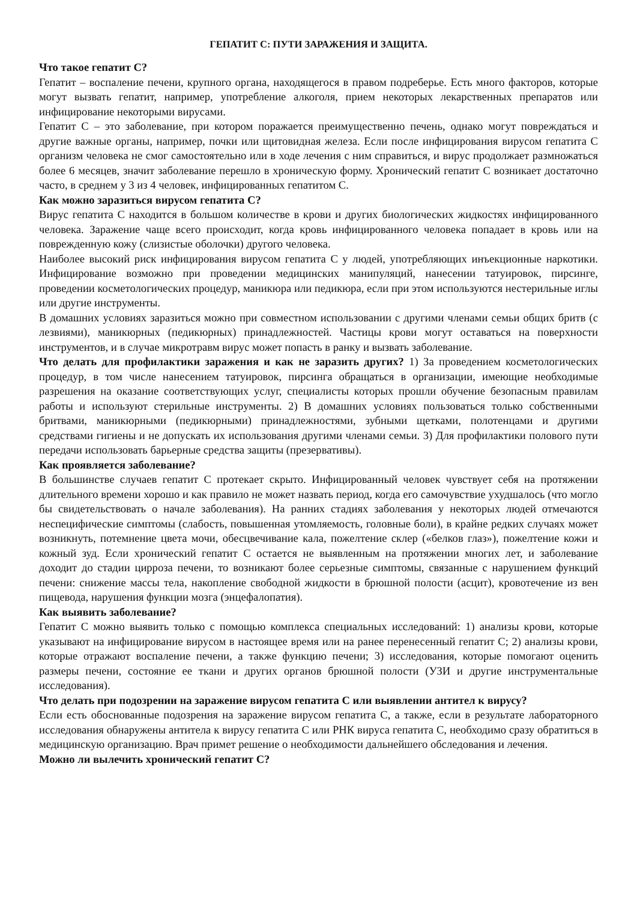ГЕПАТИТ С: ПУТИ ЗАРАЖЕНИЯ И ЗАЩИТА.
Что такое гепатит С?
Гепатит – воспаление печени, крупного органа, находящегося в правом подреберье. Есть много факторов, которые могут вызвать гепатит, например, употребление алкоголя, прием некоторых лекарственных препаратов или инфицирование некоторыми вирусами.
Гепатит С – это заболевание, при котором поражается преимущественно печень, однако могут повреждаться и другие важные органы, например, почки или щитовидная железа. Если после инфицирования вирусом гепатита С организм человека не смог самостоятельно или в ходе лечения с ним справиться, и вирус продолжает размножаться более 6 месяцев, значит заболевание перешло в хроническую форму. Хронический гепатит С возникает достаточно часто, в среднем у 3 из 4 человек, инфицированных гепатитом С.
Как можно заразиться вирусом гепатита С?
Вирус гепатита С находится в большом количестве в крови и других биологических жидкостях инфицированного человека. Заражение чаще всего происходит, когда кровь инфицированного человека попадает в кровь или на поврежденную кожу (слизистые оболочки) другого человека.
Наиболее высокий риск инфицирования вирусом гепатита С у людей, употребляющих инъекционные наркотики. Инфицирование возможно при проведении медицинских манипуляций, нанесении татуировок, пирсинге, проведении косметологических процедур, маникюра или педикюра, если при этом используются нестерильные иглы или другие инструменты.
В домашних условиях заразиться можно при совместном использовании с другими членами семьи общих бритв (с лезвиями), маникюрных (педикюрных) принадлежностей. Частицы крови могут оставаться на поверхности инструментов, и в случае микротравм вирус может попасть в ранку и вызвать заболевание.
Что делать для профилактики заражения и как не заразить других? 1) За проведением косметологических процедур, в том числе нанесением татуировок, пирсинга обращаться в организации, имеющие необходимые разрешения на оказание соответствующих услуг, специалисты которых прошли обучение безопасным правилам работы и используют стерильные инструменты. 2) В домашних условиях пользоваться только собственными бритвами, маникюрными (педикюрными) принадлежностями, зубными щетками, полотенцами и другими средствами гигиены и не допускать их использования другими членами семьи. 3) Для профилактики полового пути передачи использовать барьерные средства защиты (презервативы).
Как проявляется заболевание?
В большинстве случаев гепатит С протекает скрыто. Инфицированный человек чувствует себя на протяжении длительного времени хорошо и как правило не может назвать период, когда его самочувствие ухудшалось (что могло бы свидетельствовать о начале заболевания). На ранних стадиях заболевания у некоторых людей отмечаются неспецифические симптомы (слабость, повышенная утомляемость, головные боли), в крайне редких случаях может возникнуть, потемнение цвета мочи, обесцвечивание кала, пожелтение склер («белков глаз»), пожелтение кожи и кожный зуд. Если хронический гепатит С остается не выявленным на протяжении многих лет, и заболевание доходит до стадии цирроза печени, то возникают более серьезные симптомы, связанные с нарушением функций печени: снижение массы тела, накопление свободной жидкости в брюшной полости (асцит), кровотечение из вен пищевода, нарушения функции мозга (энцефалопатия).
Как выявить заболевание?
Гепатит С можно выявить только с помощью комплекса специальных исследований: 1) анализы крови, которые указывают на инфицирование вирусом в настоящее время или на ранее перенесенный гепатит С; 2) анализы крови, которые отражают воспаление печени, а также функцию печени; 3) исследования, которые помогают оценить размеры печени, состояние ее ткани и других органов брюшной полости (УЗИ и другие инструментальные исследования).
Что делать при подозрении на заражение вирусом гепатита С или выявлении антител к вирусу?
Если есть обоснованные подозрения на заражение вирусом гепатита С, а также, если в результате лабораторного исследования обнаружены антитела к вирусу гепатита С или РНК вируса гепатита С, необходимо сразу обратиться в медицинскую организацию. Врач примет решение о необходимости дальнейшего обследования и лечения.
Можно ли вылечить хронический гепатит С?